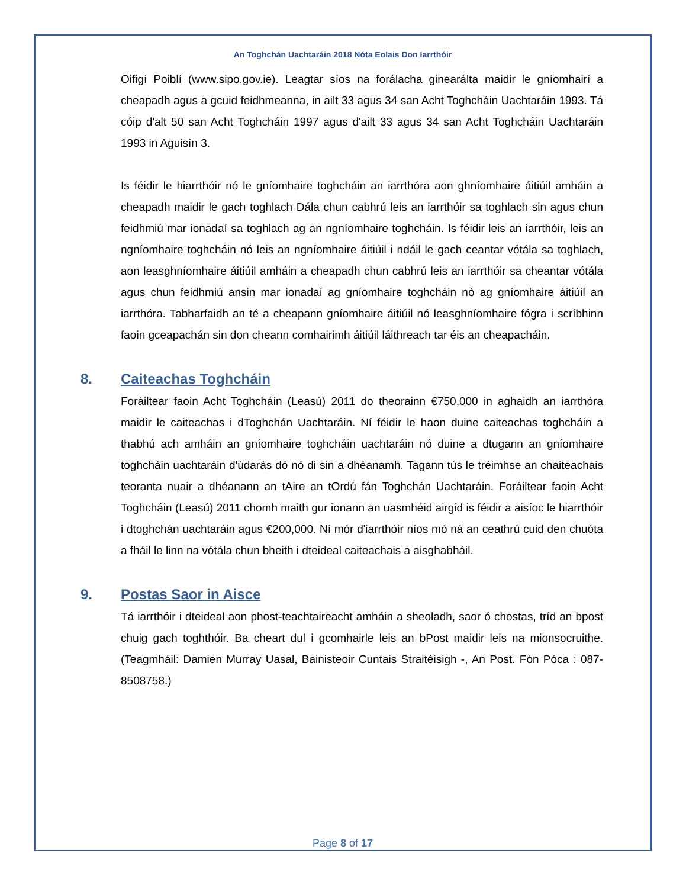An Toghchán Uachtaráin 2018 Nóta Eolais Don Iarrthóir
Oifigí Poiblí (www.sipo.gov.ie). Leagtar síos na forálacha ginearálta maidir le gníomhairí a cheapadh agus a gcuid feidhmeanna, in ailt 33 agus 34 san Acht Toghcháin Uachtaráin 1993. Tá cóip d'alt 50 san Acht Toghcháin 1997 agus d'ailt 33 agus 34 san Acht Toghcháin Uachtaráin 1993 in Aguisín 3.
Is féidir le hiarrthóir nó le gníomhaire toghcháin an iarrthóra aon ghníomhaire áitiúil amháin a cheapadh maidir le gach toghlach Dála chun cabhrú leis an iarrthóir sa toghlach sin agus chun feidhmiú mar ionadaí sa toghlach ag an ngníomhaire toghcháin. Is féidir leis an iarrthóir, leis an ngníomhaire toghcháin nó leis an ngníomhaire áitiúil i ndáil le gach ceantar vótála sa toghlach, aon leasghníomhaire áitiúil amháin a cheapadh chun cabhrú leis an iarrthóir sa cheantar vótála agus chun feidhmiú ansin mar ionadaí ag gníomhaire toghcháin nó ag gníomhaire áitiúil an iarrthóra. Tabharfaidh an té a cheapann gníomhaire áitiúil nó leasghníomhaire fógra i scríbhinn faoin gceapachán sin don cheann comhairimh áitiúil láithreach tar éis an cheapacháin.
8. Caiteachas Toghcháin
Foráiltear faoin Acht Toghcháin (Leasú) 2011 do theorainn €750,000 in aghaidh an iarrthóra maidir le caiteachas i dToghchán Uachtaráin. Ní féidir le haon duine caiteachas toghcháin a thabhú ach amháin an gníomhaire toghcháin uachtaráin nó duine a dtugann an gníomhaire toghcháin uachtaráin d'údarás dó nó di sin a dhéanamh. Tagann tús le tréimhse an chaiteachais teoranta nuair a dhéanann an tAire an tOrdú fán Toghchán Uachtaráin. Foráiltear faoin Acht Toghcháin (Leasú) 2011 chomh maith gur ionann an uasmhéid airgid is féidir a aisíoc le hiarrthóir i dtoghchán uachtaráin agus €200,000. Ní mór d'iarrthóir níos mó ná an ceathrú cuid den chuóta a fháil le linn na vótála chun bheith i dteideal caiteachais a aisghabháil.
9. Postas Saor in Aisce
Tá iarrthóir i dteideal aon phost-teachtaireacht amháin a sheoladh, saor ó chostas, tríd an bpost chuig gach toghthóir. Ba cheart dul i gcomhairle leis an bPost maidir leis na mionsocruithe. (Teagmháil: Damien Murray Uasal, Bainisteoir Cuntais Straitéisigh -, An Post. Fón Póca : 087-8508758.)
Page 8 of 17